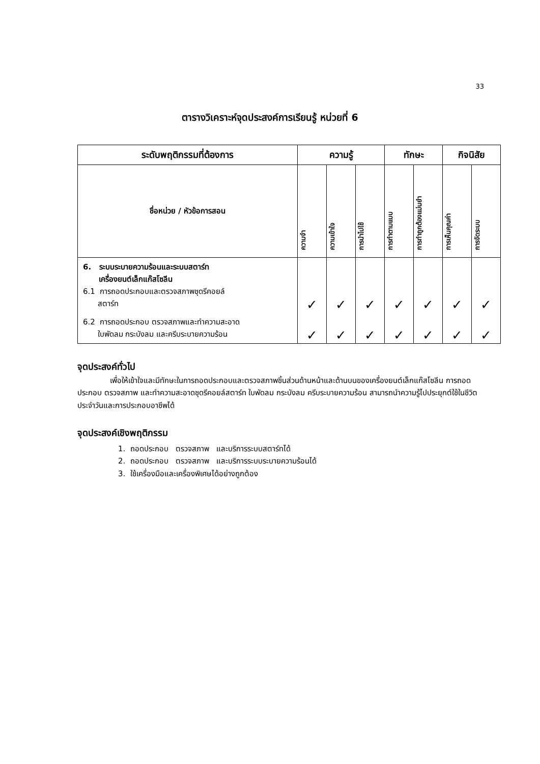33
ตารางวิเคราะห์จุดประสงค์การเรียนรู้ หน่วยที่ 6
| ระดับพฤติกรรมที่ต้องการ | ความรู้ | | | ทักษะ | | กิจนิสัย | |
| --- | --- | --- | --- | --- | --- | --- | --- |
| ชื่อหน่วย / หัวข้อการสอน | ความจำ | ความเข้าใจ | การนำไปใช้ | การทำตามแบบ | การทำถูกต้องแม่นยำ | การเห็นคุณค่า | การจัดระบบ |
| 6. ระบบระบายความร้อนและระบบสตาร์ท เครื่องยนต์เล็กแก๊สโซลีน 6.1 การถอดประกอบและตรวจสภาพชุดรีคอยล์ สตาร์ท | ✓ | ✓ | ✓ | ✓ | ✓ | ✓ | ✓ |
| 6.2 การถอดประกอบ ตรวจสภาพและทำความสะอาด ใบพัดลม กระบังลม และครีบระบายความร้อน | ✓ | ✓ | ✓ | ✓ | ✓ | ✓ | ✓ |
จุดประสงค์ทั่วไป
เพื่อให้เข้าใจและมีทักษะในการถอดประกอบและตรวจสภาพชิ้นส่วนด้านหน้าและด้านบนของเครื่องยนต์เล็กแก๊สโซลีน การถอดประกอบ ตรวจสภาพ และทำความสะอาดชุดรีคอยล์สตาร์ท ใบพัดลม กระบังลม ครีบระบายความร้อน สามารถนำความรู้ไปประยุกต์ใช้ในชีวิตประจำวันและการประกอบอาชีพได้
จุดประสงค์เชิงพฤติกรรม
1. ถอดประกอบ ตรวจสภาพ และบริการระบบสตาร์ทได้
2. ถอดประกอบ ตรวจสภาพ และบริการระบบระบายความร้อนได้
3. ใช้เครื่องมือและเครื่องพิเศษได้อย่างถูกต้อง